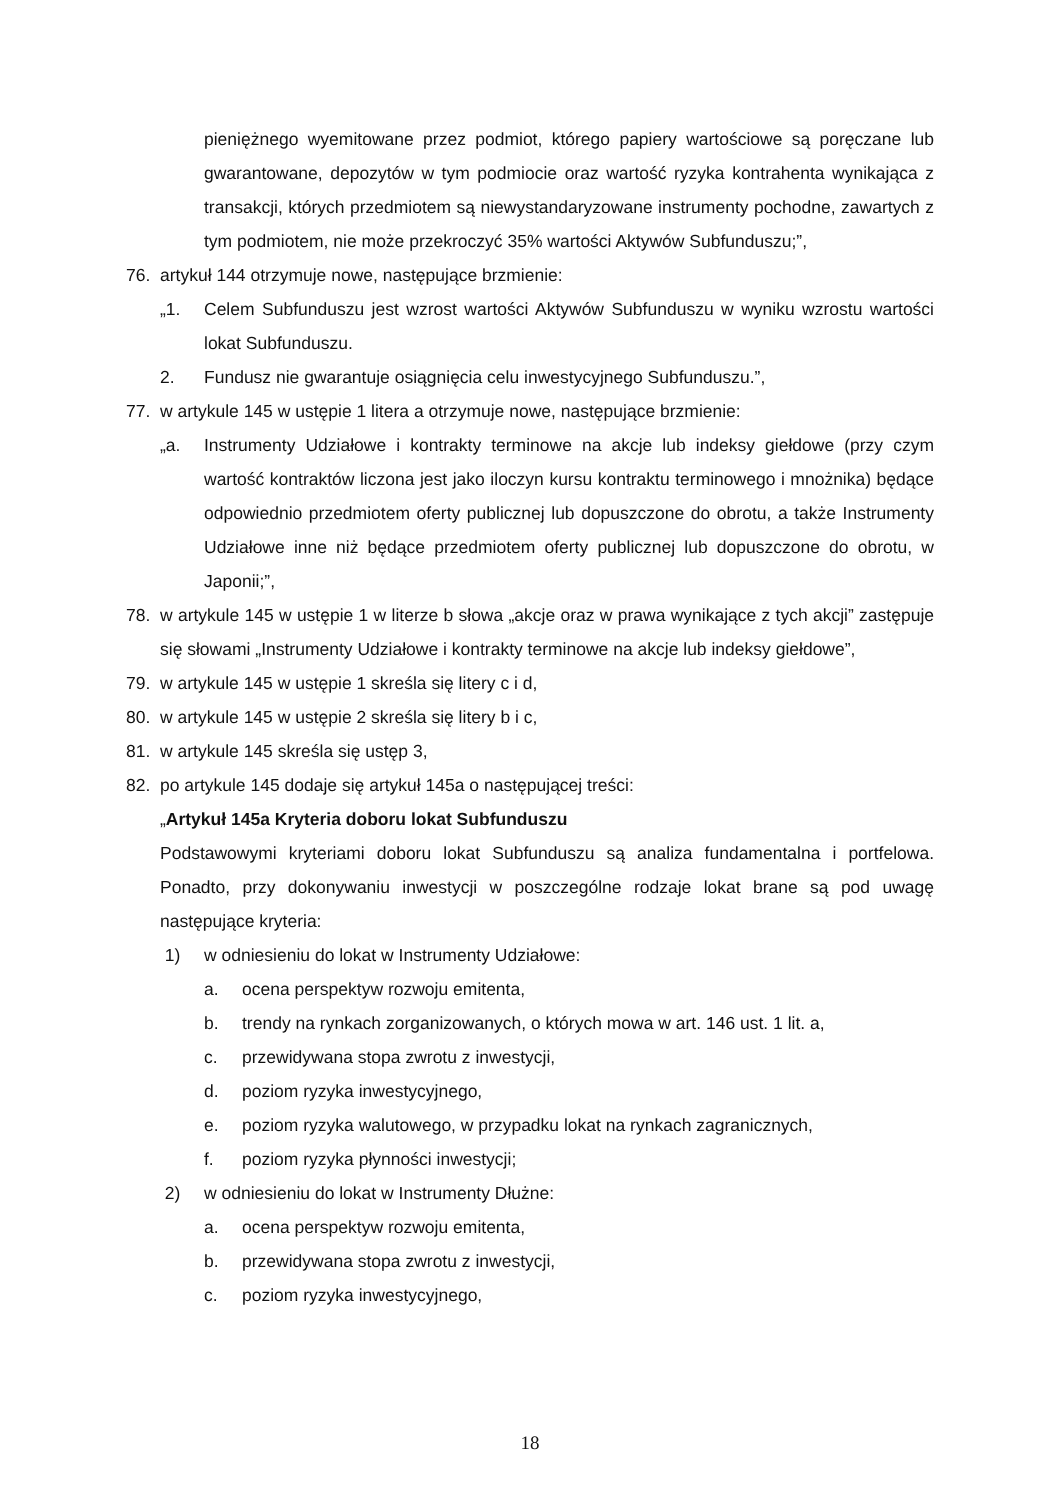pieniężnego wyemitowane przez podmiot, którego papiery wartościowe są poręczane lub gwarantowane, depozytów w tym podmiocie oraz wartość ryzyka kontrahenta wynikająca z transakcji, których przedmiotem są niewystandaryzowane instrumenty pochodne, zawartych z tym podmiotem, nie może przekroczyć 35% wartości Aktywów Subfunduszu;”,
76. artykuł 144 otrzymuje nowe, następujące brzmienie:
„1. Celem Subfunduszu jest wzrost wartości Aktywów Subfunduszu w wyniku wzrostu wartości lokat Subfunduszu.
2. Fundusz nie gwarantuje osiągnięcia celu inwestycyjnego Subfunduszu.”,
77. w artykule 145 w ustępie 1 litera a otrzymuje nowe, następujące brzmienie:
„a. Instrumenty Udziałowe i kontrakty terminowe na akcje lub indeksy giełdowe (przy czym wartość kontraktów liczona jest jako iloczyn kursu kontraktu terminowego i mnożnika) będące odpowiednio przedmiotem oferty publicznej lub dopuszczone do obrotu, a także Instrumenty Udziałowe inne niż będące przedmiotem oferty publicznej lub dopuszczone do obrotu, w Japonii;”,
78. w artykule 145 w ustępie 1 w literze b słowa „akcje oraz w prawa wynikające z tych akcji” zastępuje się słowami „Instrumenty Udziałowe i kontrakty terminowe na akcje lub indeksy giełdowe”,
79. w artykule 145 w ustępie 1 skreśla się litery c i d,
80. w artykule 145 w ustępie 2 skreśla się litery b i c,
81. w artykule 145 skreśla się ustęp 3,
82. po artykule 145 dodaje się artykuł 145a o następującej treści:
„Artykuł 145a Kryteria doboru lokat Subfunduszu
Podstawowymi kryteriami doboru lokat Subfunduszu są analiza fundamentalna i portfelowa. Ponadto, przy dokonywaniu inwestycji w poszczególne rodzaje lokat brane są pod uwagę następujące kryteria:
1) w odniesieniu do lokat w Instrumenty Udziałowe:
a. ocena perspektyw rozwoju emitenta,
b. trendy na rynkach zorganizowanych, o których mowa w art. 146 ust. 1 lit. a,
c. przewidywana stopa zwrotu z inwestycji,
d. poziom ryzyka inwestycyjnego,
e. poziom ryzyka walutowego, w przypadku lokat na rynkach zagranicznych,
f. poziom ryzyka płynności inwestycji;
2) w odniesieniu do lokat w Instrumenty Dłużne:
a. ocena perspektyw rozwoju emitenta,
b. przewidywana stopa zwrotu z inwestycji,
c. poziom ryzyka inwestycyjnego,
18